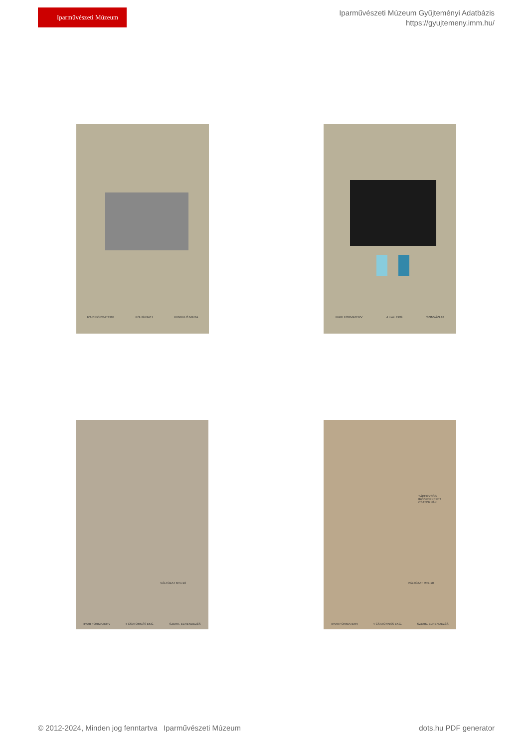Iparművészeti Múzeum
Iparművészeti Múzeum Gyűjteményi Adatbázis
https://gyujtemeny.imm.hu/
IPARI FORMATERV POLIGRAPH KIINDULÓ MINTA IPARI FORMATERV 4 csat. EKG SZINVÁZLAT
VÁLTOZAT M=1:10
IPARI FORMATERV 4 CSATORNÁS EKG. SZERK. ELRENDEZÉS
TÁPEGYSÉG
IRÓSZERKEZET
CSATORNÁK
VÁLTOZAT M=1:10
IPARI FORMATERV 4 CSATORNÁS EKG. SZERK. ELRENDEZÉS
© 2012-2024, Minden jog fenntartva Iparművészeti Múzeum
dots.hu PDF generator